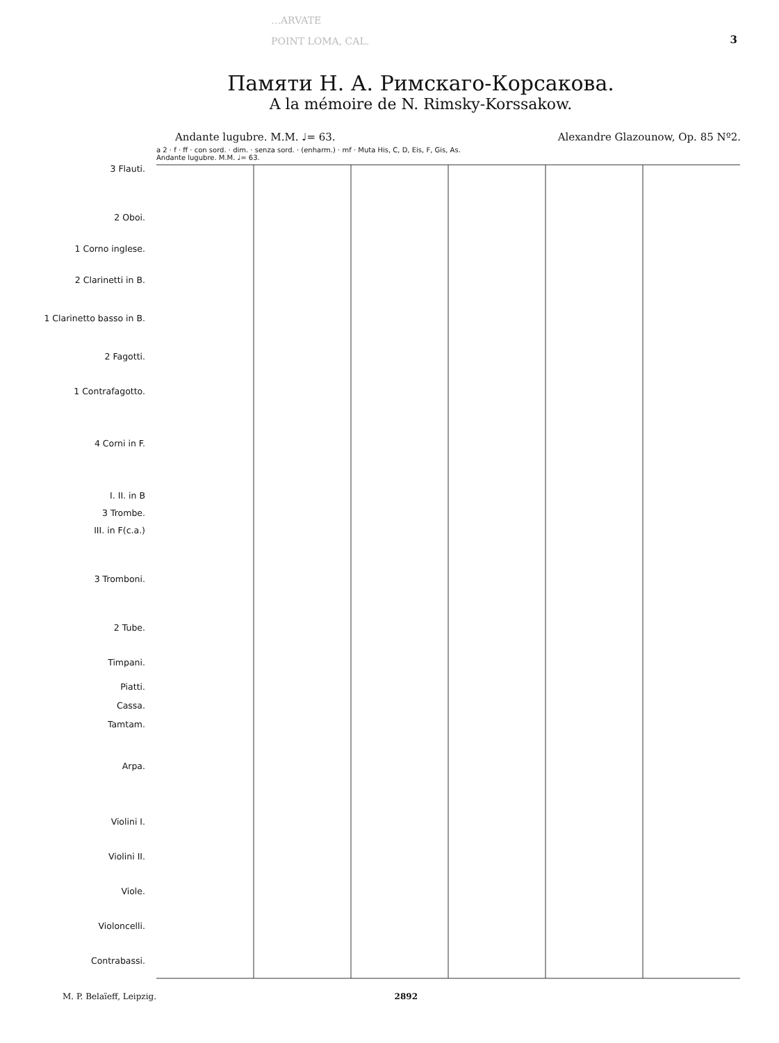…ARVATE
POINT LOMA, CAL.
3
Памяти Н. А. Римскаго-Корсакова.
A la mémoire de N. Rimsky-Korssakow.
Andante lugubre. M.M. ♩= 63. Alexandre Glazounow, Op. 85 Nº2.
3 Flauti.
2 Oboi.
1 Corno inglese.
2 Clarinetti in B.
1 Clarinetto basso in B.
2 Fagotti.
1 Contrafagotto.
4 Corni in F.
I. II. in B
3 Trombe.
III. in F(c.a.)
3 Tromboni.
2 Tube.
Timpani.
Piatti.
Cassa.
Tamtam.
Arpa.
Violini I.
Violini II.
Viole.
Violoncelli.
Contrabassi.
a 2 · f · ff · con sord. · dim. · senza sord. · (enharm.) · mf · Muta His, C, D, Eis, F, Gis, As.
Andante lugubre. M.M. ♩= 63.
M. P. Belaïeff, Leipzig. 2892